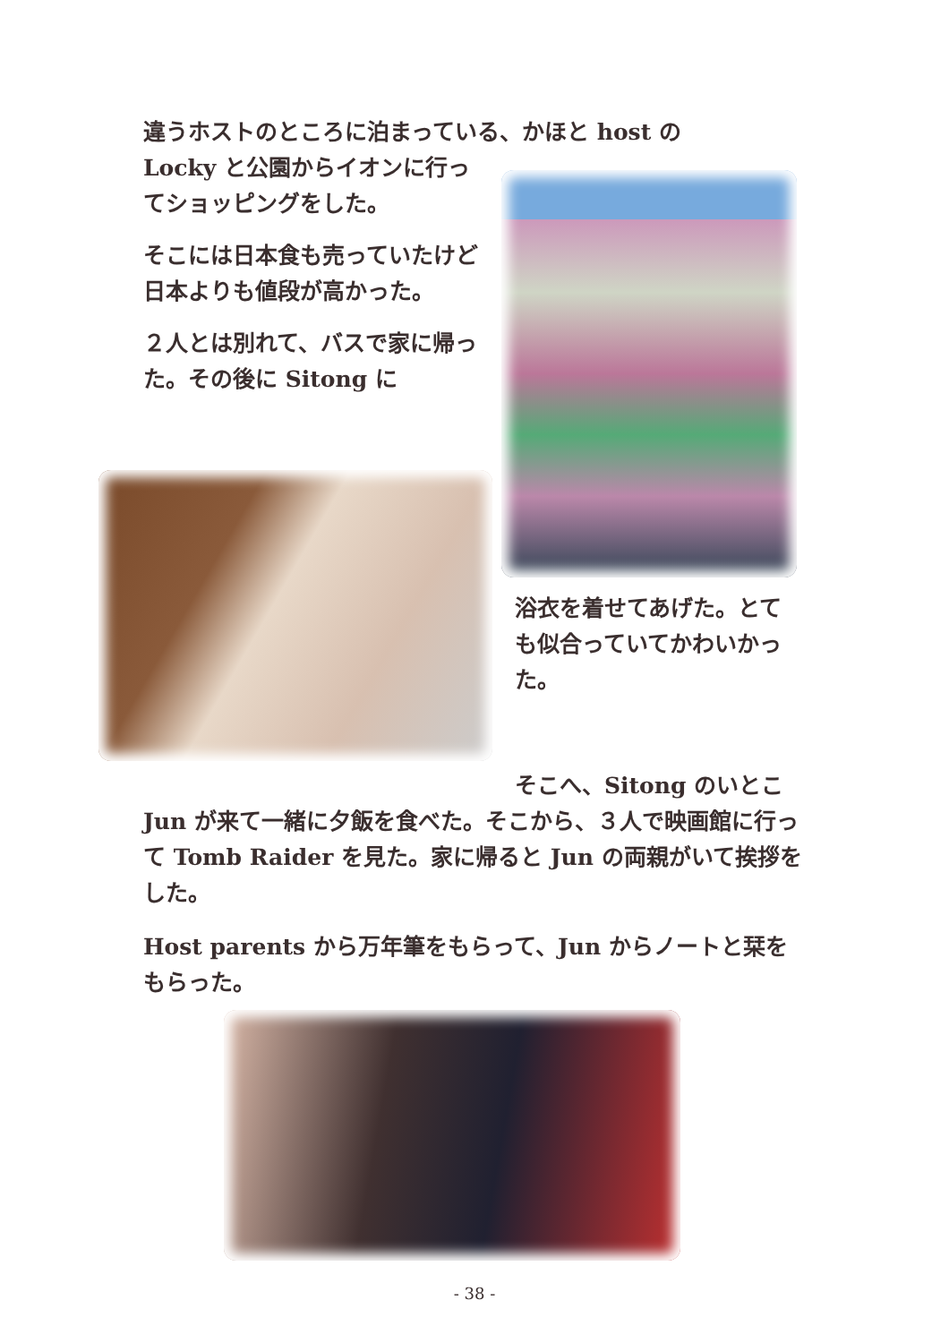違うホストのところに泊まっている、かほと host の
Locky と公園からイオンに行ってショッピングをした。
そこには日本食も売っていたけど日本よりも値段が高かった。
２人とは別れて、バスで家に帰った。その後に Sitong に
浴衣を着せてあげた。とても似合っていてかわいかった。
そこへ、Sitong のいとこ
Jun が来て一緒に夕飯を食べた。そこから、３人で映画館に行って Tomb Raider を見た。家に帰ると Jun の両親がいて挨拶をした。
Host parents から万年筆をもらって、Jun からノートと栞をもらった。
- 38 -